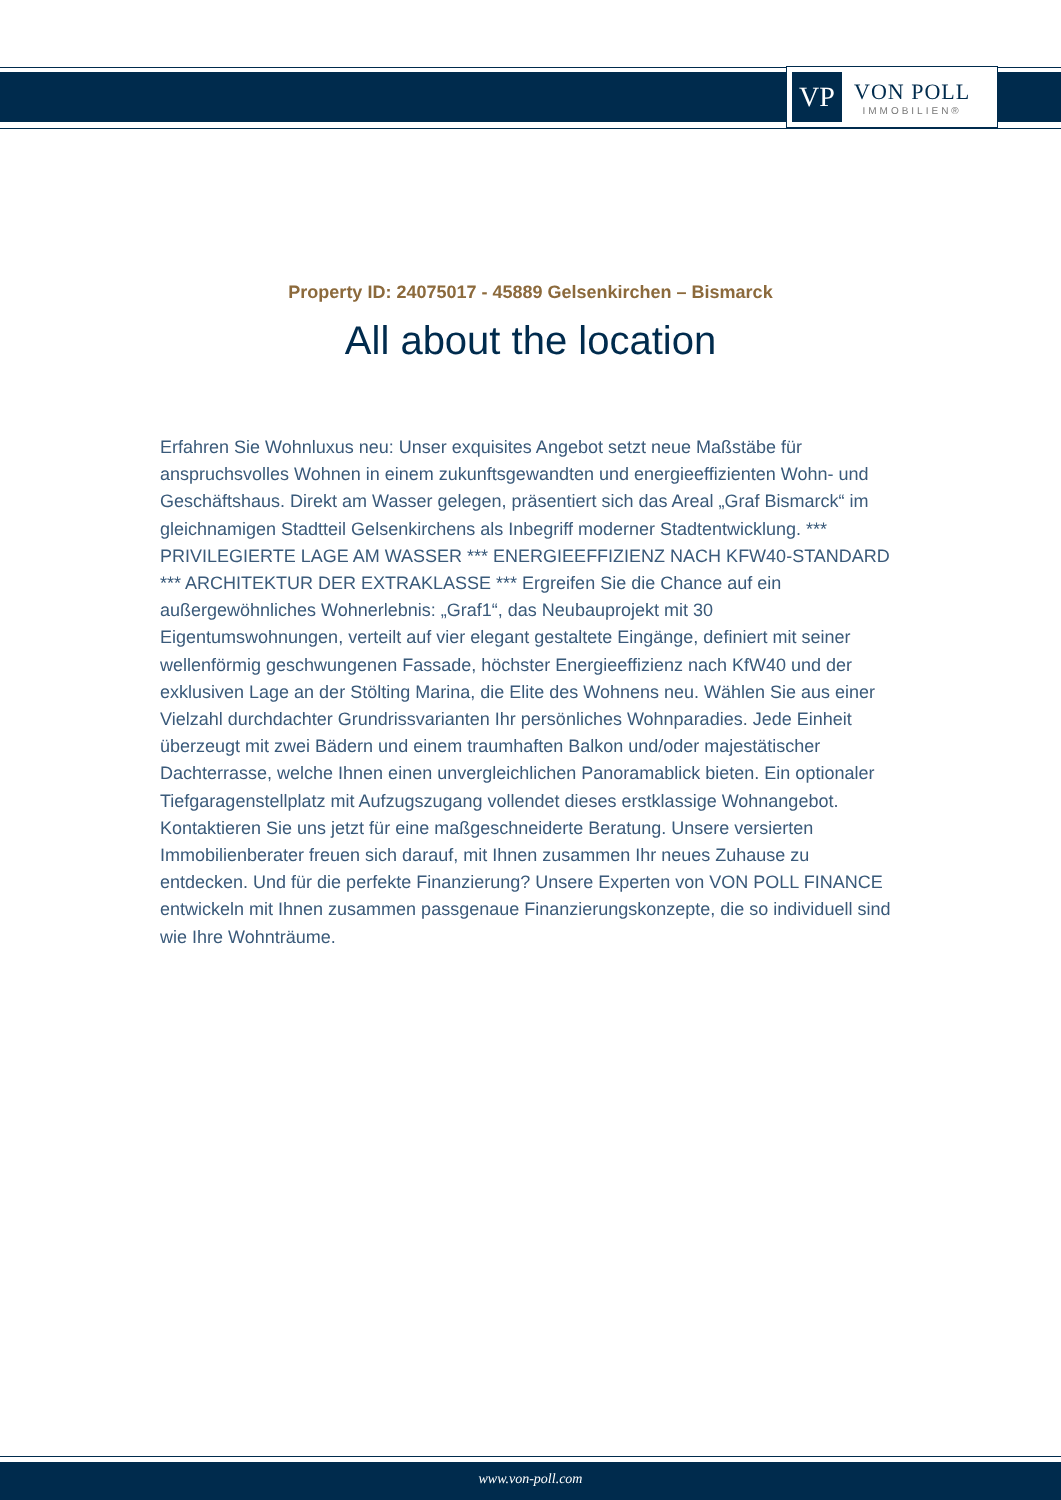VP
VON POLL
IMMOBILIEN®
Property ID: 24075017 - 45889 Gelsenkirchen – Bismarck
All about the location
Erfahren Sie Wohnluxus neu: Unser exquisites Angebot setzt neue Maßstäbe für anspruchsvolles Wohnen in einem zukunftsgewandten und energieeffizienten Wohn- und Geschäftshaus. Direkt am Wasser gelegen, präsentiert sich das Areal „Graf Bismarck“ im gleichnamigen Stadtteil Gelsenkirchens als Inbegriff moderner Stadtentwicklung. *** PRIVILEGIERTE LAGE AM WASSER *** ENERGIEEFFIZIENZ NACH KFW40-STANDARD *** ARCHITEKTUR DER EXTRAKLASSE *** Ergreifen Sie die Chance auf ein außergewöhnliches Wohnerlebnis: „Graf1“, das Neubauprojekt mit 30 Eigentumswohnungen, verteilt auf vier elegant gestaltete Eingänge, definiert mit seiner wellenförmig geschwungenen Fassade, höchster Energieeffizienz nach KfW40 und der exklusiven Lage an der Stölting Marina, die Elite des Wohnens neu. Wählen Sie aus einer Vielzahl durchdachter Grundrissvarianten Ihr persönliches Wohnparadies. Jede Einheit überzeugt mit zwei Bädern und einem traumhaften Balkon und/oder majestätischer Dachterrasse, welche Ihnen einen unvergleichlichen Panoramablick bieten. Ein optionaler Tiefgaragenstellplatz mit Aufzugszugang vollendet dieses erstklassige Wohnangebot. Kontaktieren Sie uns jetzt für eine maßgeschneiderte Beratung. Unsere versierten Immobilienberater freuen sich darauf, mit Ihnen zusammen Ihr neues Zuhause zu entdecken. Und für die perfekte Finanzierung? Unsere Experten von VON POLL FINANCE entwickeln mit Ihnen zusammen passgenaue Finanzierungskonzepte, die so individuell sind wie Ihre Wohnträume.
www.von-poll.com